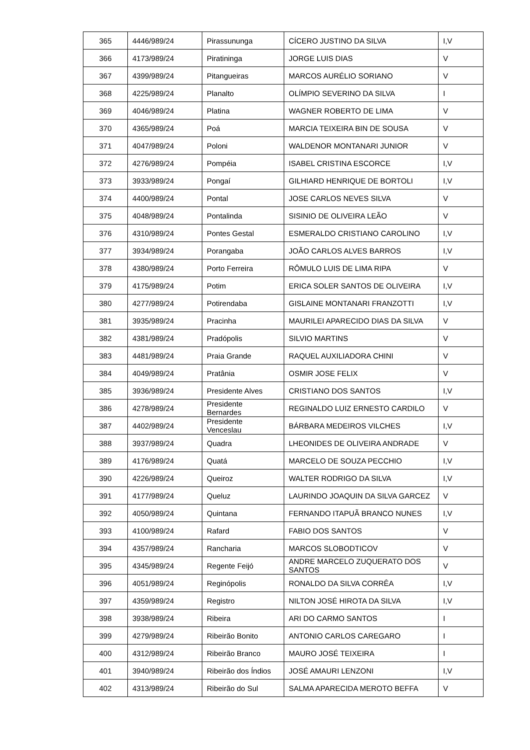| 365 | 4446/989/24 | Pirassununga | CÍCERO JUSTINO DA SILVA | I,V |
| 366 | 4173/989/24 | Piratininga | JORGE LUIS DIAS | V |
| 367 | 4399/989/24 | Pitangueiras | MARCOS AURÉLIO SORIANO | V |
| 368 | 4225/989/24 | Planalto | OLÍMPIO SEVERINO DA SILVA | I |
| 369 | 4046/989/24 | Platina | WAGNER ROBERTO DE LIMA | V |
| 370 | 4365/989/24 | Poá | MARCIA TEIXEIRA BIN DE SOUSA | V |
| 371 | 4047/989/24 | Poloni | WALDENOR MONTANARI JUNIOR | V |
| 372 | 4276/989/24 | Pompéia | ISABEL CRISTINA ESCORCE | I,V |
| 373 | 3933/989/24 | Pongaí | GILHIARD HENRIQUE DE BORTOLI | I,V |
| 374 | 4400/989/24 | Pontal | JOSE CARLOS NEVES SILVA | V |
| 375 | 4048/989/24 | Pontalinda | SISINIO DE OLIVEIRA LEÃO | V |
| 376 | 4310/989/24 | Pontes Gestal | ESMERALDO CRISTIANO CAROLINO | I,V |
| 377 | 3934/989/24 | Porangaba | JOÃO CARLOS ALVES BARROS | I,V |
| 378 | 4380/989/24 | Porto Ferreira | RÔMULO LUIS DE LIMA RIPA | V |
| 379 | 4175/989/24 | Potim | ERICA SOLER SANTOS DE OLIVEIRA | I,V |
| 380 | 4277/989/24 | Potirendaba | GISLAINE MONTANARI FRANZOTTI | I,V |
| 381 | 3935/989/24 | Pracinha | MAURILEI APARECIDO DIAS DA SILVA | V |
| 382 | 4381/989/24 | Pradópolis | SILVIO MARTINS | V |
| 383 | 4481/989/24 | Praia Grande | RAQUEL AUXILIADORA CHINI | V |
| 384 | 4049/989/24 | Pratânia | OSMIR JOSE FELIX | V |
| 385 | 3936/989/24 | Presidente Alves | CRISTIANO DOS SANTOS | I,V |
| 386 | 4278/989/24 | Presidente Bernardes | REGINALDO LUIZ ERNESTO CARDILO | V |
| 387 | 4402/989/24 | Presidente Venceslau | BÁRBARA MEDEIROS VILCHES | I,V |
| 388 | 3937/989/24 | Quadra | LHEONIDES DE OLIVEIRA ANDRADE | V |
| 389 | 4176/989/24 | Quatá | MARCELO DE SOUZA PECCHIO | I,V |
| 390 | 4226/989/24 | Queiroz | WALTER RODRIGO DA SILVA | I,V |
| 391 | 4177/989/24 | Queluz | LAURINDO JOAQUIN DA SILVA GARCEZ | V |
| 392 | 4050/989/24 | Quintana | FERNANDO ITAPUÃ BRANCO NUNES | I,V |
| 393 | 4100/989/24 | Rafard | FABIO DOS SANTOS | V |
| 394 | 4357/989/24 | Rancharia | MARCOS SLOBODTICOV | V |
| 395 | 4345/989/24 | Regente Feijó | ANDRE MARCELO ZUQUERATO DOS SANTOS | V |
| 396 | 4051/989/24 | Reginópolis | RONALDO DA SILVA CORRÊA | I,V |
| 397 | 4359/989/24 | Registro | NILTON JOSÉ HIROTA DA SILVA | I,V |
| 398 | 3938/989/24 | Ribeira | ARI DO CARMO SANTOS | I |
| 399 | 4279/989/24 | Ribeirão Bonito | ANTONIO CARLOS CAREGARO | I |
| 400 | 4312/989/24 | Ribeirão Branco | MAURO JOSÉ TEIXEIRA | I |
| 401 | 3940/989/24 | Ribeirão dos Índios | JOSÉ AMAURI LENZONI | I,V |
| 402 | 4313/989/24 | Ribeirão do Sul | SALMA APARECIDA MEROTO BEFFA | V |